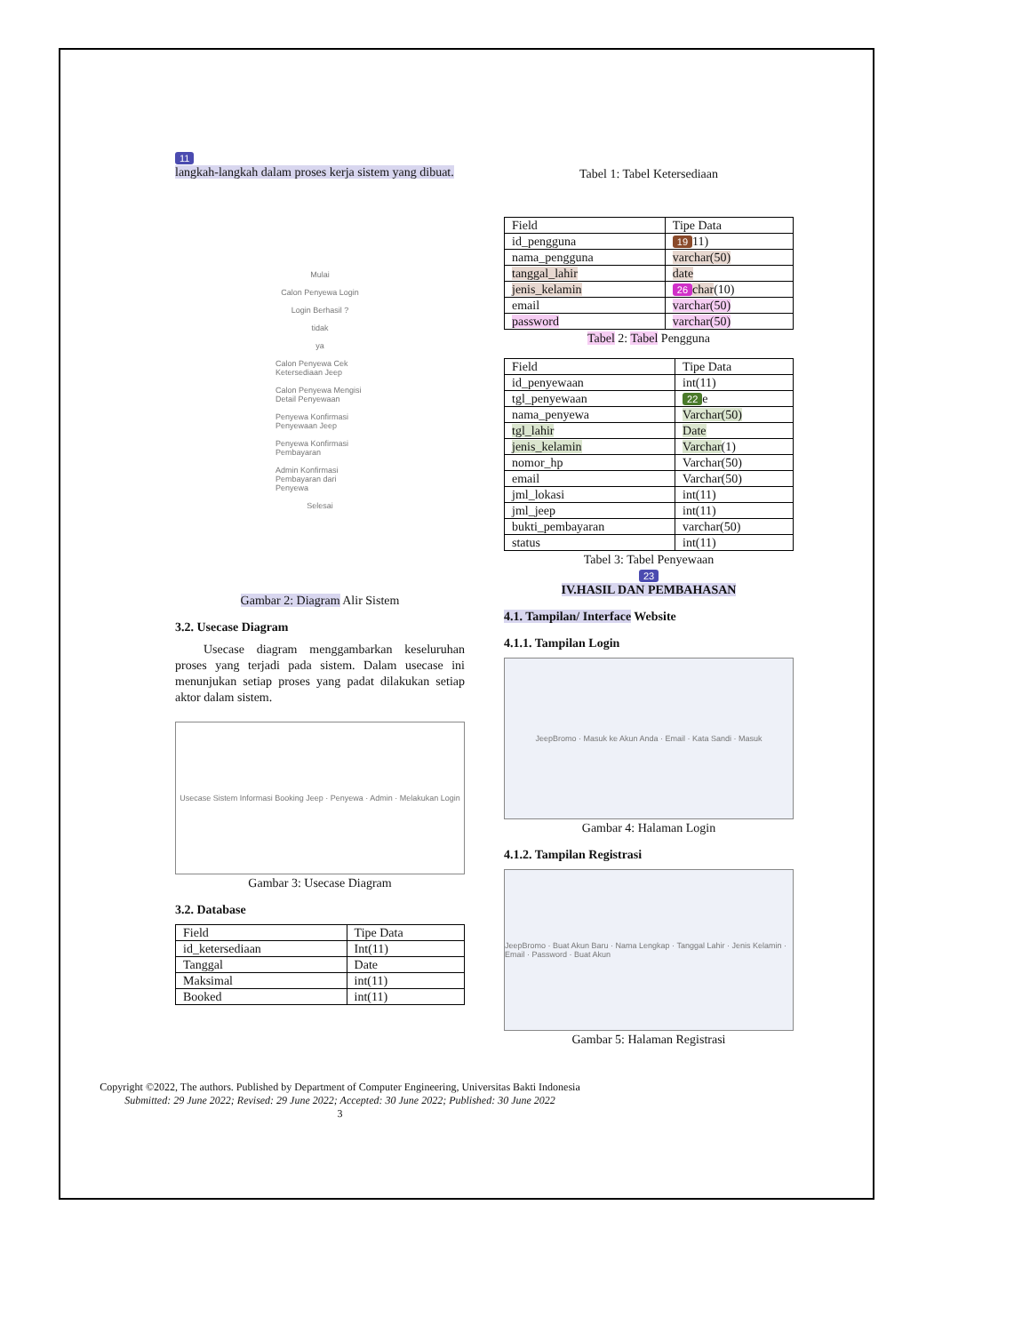11
langkah-langkah dalam proses kerja sistem yang dibuat.
Mulai
Calon Penyewa Login
Login Berhasil ?
tidak
ya
Calon Penyewa Cek Ketersediaan Jeep
Calon Penyewa Mengisi Detail Penyewaan
Penyewa Konfirmasi Penyewaan Jeep
Penyewa Konfirmasi Pembayaran
Admin Konfirmasi Pembayaran dari Penyewa
Selesai
Gambar 2: Diagram Alir Sistem
3.2. Usecase Diagram
Usecase diagram menggambarkan keseluruhan proses yang terjadi pada sistem. Dalam usecase ini menunjukan setiap proses yang padat dilakukan setiap aktor dalam sistem.
Usecase Sistem Informasi Booking Jeep · Penyewa · Admin · Melakukan Login
Gambar 3: Usecase Diagram
3.2. Database
| Field | Tipe Data |
| id_ketersediaan | Int(11) |
| Tanggal | Date |
| Maksimal | int(11) |
| Booked | int(11) |
Tabel 1: Tabel Ketersediaan
| Field | Tipe Data |
| id_pengguna | 19 11) |
| nama_pengguna | varchar(50) |
| tanggal_lahir | date |
| jenis_kelamin | 26 char (10) |
| email | varchar(50) |
| password | varchar(50) |
Tabel 2: Tabel Pengguna
| Field | Tipe Data |
| id_penyewaan | int(11) |
| tgl_penyewaan | 22 e |
| nama_penyewa | Varchar(50) |
| tgl_lahir | Date |
| jenis_kelamin | Varchar (1) |
| nomor_hp | Varchar(50) |
| email | Varchar(50) |
| jml_lokasi | int(11) |
| jml_jeep | int(11) |
| bukti_pembayaran | varchar(50) |
| status | int(11) |
Tabel 3: Tabel Penyewaan
23
IV.HASIL DAN PEMBAHASAN
4.1. Tampilan/ Interface Website
4.1.1. Tampilan Login
JeepBromo · Masuk ke Akun Anda · Email · Kata Sandi · Masuk
Gambar 4: Halaman Login
4.1.2. Tampilan Registrasi
JeepBromo · Buat Akun Baru · Nama Lengkap · Tanggal Lahir · Jenis Kelamin · Email · Password · Buat Akun
Gambar 5: Halaman Registrasi
Copyright ©2022, The authors. Published by Department of Computer Engineering, Universitas Bakti Indonesia
Submitted: 29 June 2022; Revised: 29 June 2022; Accepted: 30 June 2022; Published: 30 June 2022
3